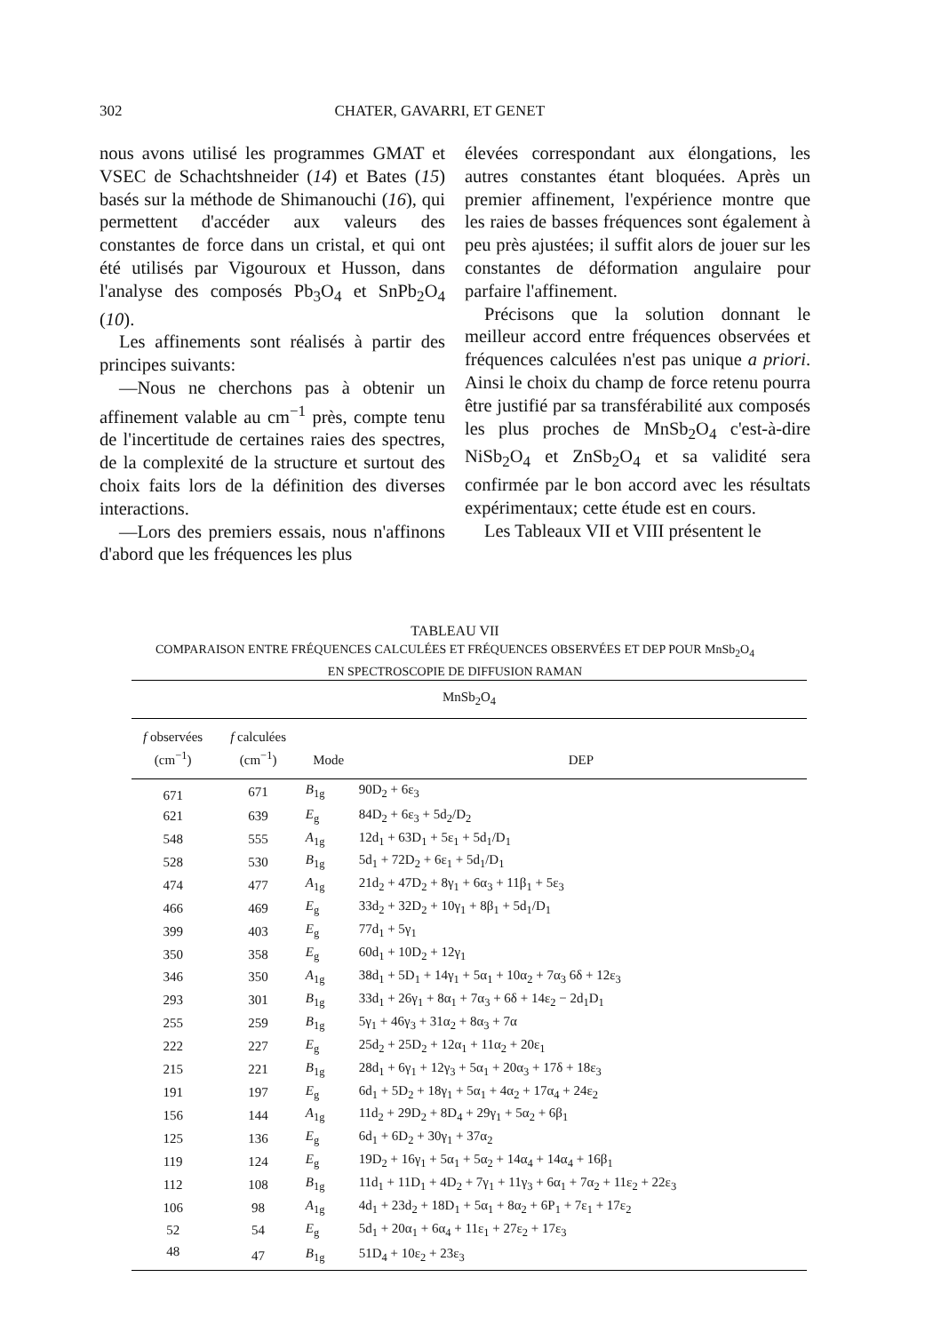302 CHATER, GAVARRI, ET GENET
nous avons utilisé les programmes GMAT et VSEC de Schachtshneider (14) et Bates (15) basés sur la méthode de Shimanouchi (16), qui permettent d'accéder aux valeurs des constantes de force dans un cristal, et qui ont été utilisés par Vigouroux et Husson, dans l'analyse des composés Pb<sub>3</sub>O<sub>4</sub> et SnPb<sub>2</sub>O<sub>4</sub> (10).
Les affinements sont réalisés à partir des principes suivants:
—Nous ne cherchons pas à obtenir un affinement valable au cm<sup>−1</sup> près, compte tenu de l'incertitude de certaines raies des spectres, de la complexité de la structure et surtout des choix faits lors de la définition des diverses interactions.
—Lors des premiers essais, nous n'affinons d'abord que les fréquences les plus
élevées correspondant aux élongations, les autres constantes étant bloquées. Après un premier affinement, l'expérience montre que les raies de basses fréquences sont également à peu près ajustées; il suffit alors de jouer sur les constantes de déformation angulaire pour parfaire l'affinement.
Précisons que la solution donnant le meilleur accord entre fréquences observées et fréquences calculées n'est pas unique a priori. Ainsi le choix du champ de force retenu pourra être justifié par sa transférabilité aux composés les plus proches de MnSb<sub>2</sub>O<sub>4</sub> c'est-à-dire NiSb<sub>2</sub>O<sub>4</sub> et ZnSb<sub>2</sub>O<sub>4</sub> et sa validité sera confirmée par le bon accord avec les résultats expérimentaux; cette étude est en cours.
Les Tableaux VII et VIII présentent le
TABLEAU VII
COMPARAISON ENTRE FRÉQUENCES CALCULÉES ET FRÉQUENCES OBSERVÉES ET DEP POUR MnSb<sub>2</sub>O<sub>4</sub>
EN SPECTROSCOPIE DE DIFFUSION RAMAN
| MnSb<sub>2</sub>O<sub>4</sub> | | | |
| --- | --- | --- | --- |
| f observées (cm<sup>−1</sup>) | f calculées (cm<sup>−1</sup>) | Mode | DEP |
| 671 | 671 | B<sub>1g</sub> | 90D<sub>2</sub> + 6ε<sub>3</sub> |
| 621 | 639 | E<sub>g</sub> | 84D<sub>2</sub> + 6ε<sub>3</sub> + 5d<sub>2</sub>/D<sub>2</sub> |
| 548 | 555 | A<sub>1g</sub> | 12d<sub>1</sub> + 63D<sub>1</sub> + 5ε<sub>1</sub> + 5d<sub>1</sub>/D<sub>1</sub> |
| 528 | 530 | B<sub>1g</sub> | 5d<sub>1</sub> + 72D<sub>2</sub> + 6ε<sub>1</sub> + 5d<sub>1</sub>/D<sub>1</sub> |
| 474 | 477 | A<sub>1g</sub> | 21d<sub>2</sub> + 47D<sub>2</sub> + 8γ<sub>1</sub> + 6α<sub>3</sub> + 11β<sub>1</sub> + 5ε<sub>3</sub> |
| 466 | 469 | E<sub>g</sub> | 33d<sub>2</sub> + 32D<sub>2</sub> + 10γ<sub>1</sub> + 8β<sub>1</sub> + 5d<sub>1</sub>/D<sub>1</sub> |
| 399 | 403 | E<sub>g</sub> | 77d<sub>1</sub> + 5γ<sub>1</sub> |
| 350 | 358 | E<sub>g</sub> | 60d<sub>1</sub> + 10D<sub>2</sub> + 12γ<sub>1</sub> |
| 346 | 350 | A<sub>1g</sub> | 38d<sub>1</sub> + 5D<sub>1</sub> + 14γ<sub>1</sub> + 5α<sub>1</sub> + 10α<sub>2</sub> + 7α<sub>3</sub> 6δ + 12ε<sub>3</sub> |
| 293 | 301 | B<sub>1g</sub> | 33d<sub>1</sub> + 26γ<sub>1</sub> + 8α<sub>1</sub> + 7α<sub>3</sub> + 6δ + 14ε<sub>2</sub> − 2d<sub>1</sub>D<sub>1</sub> |
| 255 | 259 | B<sub>1g</sub> | 5γ<sub>1</sub> + 46γ<sub>3</sub> + 31α<sub>2</sub> + 8α<sub>3</sub> + 7α |
| 222 | 227 | E<sub>g</sub> | 25d<sub>2</sub> + 25D<sub>2</sub> + 12α<sub>1</sub> + 11α<sub>2</sub> + 20ε<sub>1</sub> |
| 215 | 221 | B<sub>1g</sub> | 28d<sub>1</sub> + 6γ<sub>1</sub> + 12γ<sub>3</sub> + 5α<sub>1</sub> + 20α<sub>3</sub> + 17δ + 18ε<sub>3</sub> |
| 191 | 197 | E<sub>g</sub> | 6d<sub>1</sub> + 5D<sub>2</sub> + 18γ<sub>1</sub> + 5α<sub>1</sub> + 4α<sub>2</sub> + 17α<sub>4</sub> + 24ε<sub>2</sub> |
| 156 | 144 | A<sub>1g</sub> | 11d<sub>2</sub> + 29D<sub>2</sub> + 8D<sub>4</sub> + 29γ<sub>1</sub> + 5α<sub>2</sub> + 6β<sub>1</sub> |
| 125 | 136 | E<sub>g</sub> | 6d<sub>1</sub> + 6D<sub>2</sub> + 30γ<sub>1</sub> + 37α<sub>2</sub> |
| 119 | 124 | E<sub>g</sub> | 19D<sub>2</sub> + 16γ<sub>1</sub> + 5α<sub>1</sub> + 5α<sub>2</sub> + 14α<sub>4</sub> + 14α<sub>4</sub> + 16β<sub>1</sub> |
| 112 | 108 | B<sub>1g</sub> | 11d<sub>1</sub> + 11D<sub>1</sub> + 4D<sub>2</sub> + 7γ<sub>1</sub> + 11γ<sub>3</sub> + 6α<sub>1</sub> + 7α<sub>2</sub> + 11ε<sub>2</sub> + 22ε<sub>3</sub> |
| 106 | 98 | A<sub>1g</sub> | 4d<sub>1</sub> + 23d<sub>2</sub> + 18D<sub>1</sub> + 5α<sub>1</sub> + 8α<sub>2</sub> + 6P<sub>1</sub> + 7ε<sub>1</sub> + 17ε<sub>2</sub> |
| 52 | 54 | E<sub>g</sub> | 5d<sub>1</sub> + 20α<sub>1</sub> + 6α<sub>4</sub> + 11ε<sub>1</sub> + 27ε<sub>2</sub> + 17ε<sub>3</sub> |
| 48 | 47 | B<sub>1g</sub> | 51D<sub>4</sub> + 10ε<sub>2</sub> + 23ε<sub>3</sub> |